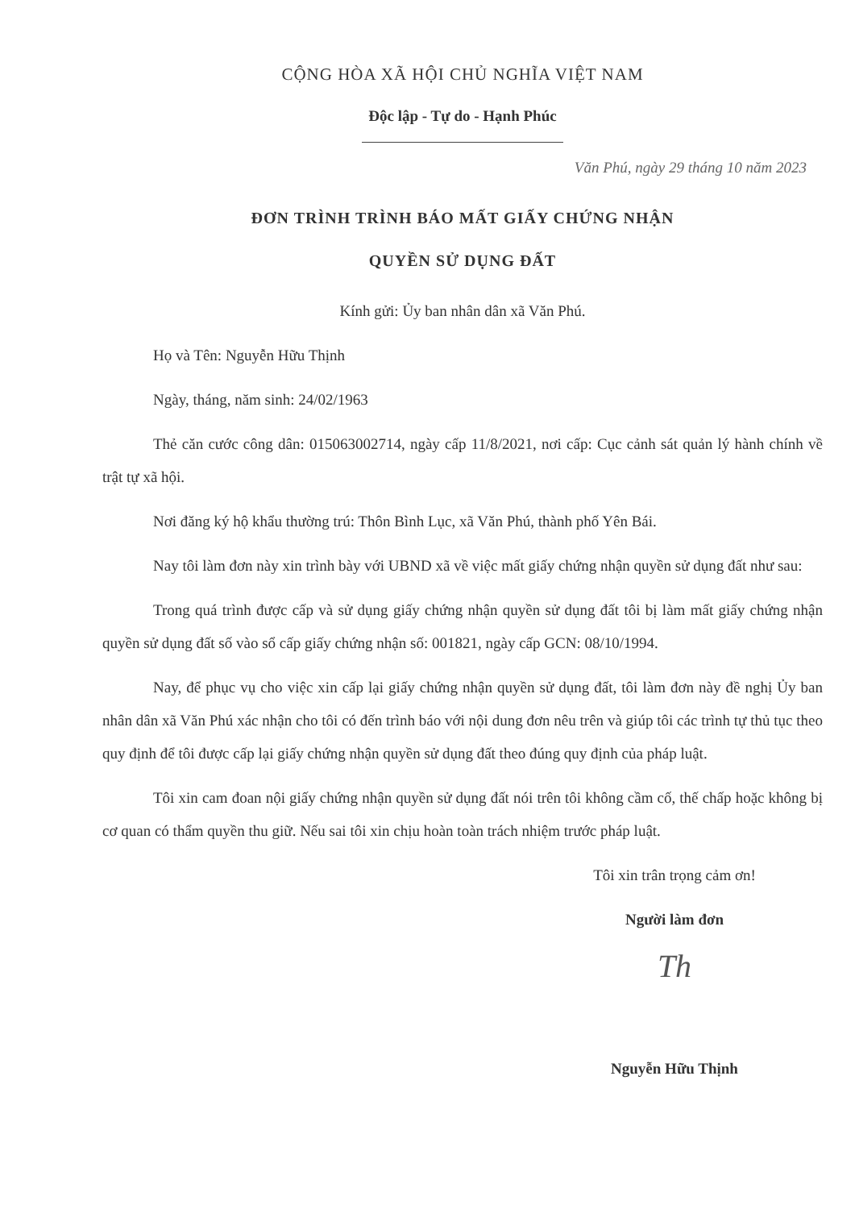CỘNG HÒA XÃ HỘI CHỦ NGHĨA VIỆT NAM
Độc lập - Tự do - Hạnh Phúc
Văn Phú, ngày 29 tháng 10 năm 2023
ĐƠN TRÌNH TRÌNH BÁO MẤT GIẤY CHỨNG NHẬN
QUYỀN SỬ DỤNG ĐẤT
Kính gửi: Ủy ban nhân dân xã Văn Phú.
Họ và Tên: Nguyễn Hữu Thịnh
Ngày, tháng, năm sinh: 24/02/1963
Thẻ căn cước công dân: 015063002714, ngày cấp 11/8/2021, nơi cấp: Cục cảnh sát quản lý hành chính về trật tự xã hội.
Nơi đăng ký hộ khẩu thường trú: Thôn Bình Lục, xã Văn Phú, thành phố Yên Bái.
Nay tôi làm đơn này xin trình bày với UBND xã về việc mất giấy chứng nhận quyền sử dụng đất như sau:
Trong quá trình được cấp và sử dụng giấy chứng nhận quyền sử dụng đất tôi bị làm mất giấy chứng nhận quyền sử dụng đất số vào sổ cấp giấy chứng nhận số: 001821, ngày cấp GCN: 08/10/1994.
Nay, để phục vụ cho việc xin cấp lại giấy chứng nhận quyền sử dụng đất, tôi làm đơn này đề nghị Ủy ban nhân dân xã Văn Phú xác nhận cho tôi có đến trình báo với nội dung đơn nêu trên và giúp tôi các trình tự thủ tục theo quy định để tôi được cấp lại giấy chứng nhận quyền sử dụng đất theo đúng quy định của pháp luật.
Tôi xin cam đoan nội giấy chứng nhận quyền sử dụng đất nói trên tôi không cầm cố, thế chấp hoặc không bị cơ quan có thẩm quyền thu giữ. Nếu sai tôi xin chịu hoàn toàn trách nhiệm trước pháp luật.
Tôi xin trân trọng cảm ơn!
Người làm đơn
Th
Nguyễn Hữu Thịnh